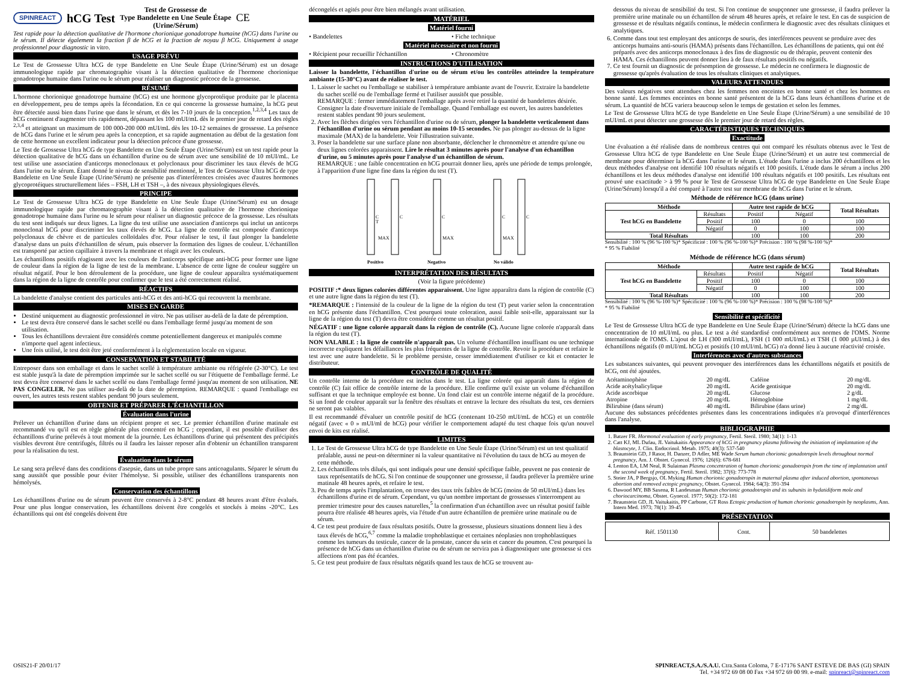SPINREACT hCG Test Test de Grossesse de
Type Bandelette en Une Seule Étape
(Urine/Sérum) CE
Test rapide pour la détection qualitative de l'hormone chorionique gonadotrope humaine (hCG) dans l'urine ou le sérum. Il détecte également la fraction β de hCG et la fraction de noyau β hCG. Uniquement à usage professionnel pour diagnostic in vitro.
USAGE PRÉVU
Le Test de Grossesse Ultra hCG de type Bandelette en Une Seule Étape (Urine/Sérum) est un dosage immunologique rapide par chromatographie visant à la détection qualitative de l'hormone chorionique gonadotrope humaine dans l'urine ou le sérum pour réaliser un diagnostic précoce de la grossesse.
RÉSUMÉ
L'hormone chorionique gonadotrope humaine (hCG) est une hormone glycoprotéique produite par le placenta en développement, peu de temps après la fécondation. En ce qui concerne la grossesse humaine, la hCG peut être détectée aussi bien dans l'urine que dans le sérum, et dès les 7-10 jours de la conception.<sup>1,2,3,4</sup> Les taux de hCG continuent d'augmenter très rapidement, dépassant les 100 mUI/mL dès le premier jour de retard des règles <sup>2,3,4</sup> et atteignant un maximum de 100 000-200 000 mUI/mL dès les 10-12 semaines de grossesse. La présence de hCG dans l'urine et le sérum peu après la conception, et sa rapide augmentation au début de la gestation font de cette hormone un excellent indicateur pour la détection précoce d'une grossesse.
Le Test de Grossesse Ultra hCG de type Bandelette en Une Seule Étape (Urine/Sérum) est un test rapide pour la détection qualitative de hCG dans un échantillon d'urine ou de sérum avec une sensibilité de 10 mUI/mL. Le test utilise une association d'anticorps monoclonaux et polyclonaux pour discriminer les taux élevés de hCG dans l'urine ou le sérum. Étant donné le niveau de sensibilité mentionné, le Test de Grossesse Ultra hCG de type Bandelette en Une Seule Étape (Urine/Sérum) ne présente pas d'interférences croisées avec d'autres hormones glycoprotéiques structurellement liées – FSH, LH et TSH –, à des niveaux physiologiques élevés.
PRINCIPE
Le Test de Grossesse Ultra hCG de type Bandelette en Une Seule Étape (Urine/Sérum) est un dosage immunologique rapide par chromatographie visant à la détection qualitative de l'hormone chorionique gonadotrope humaine dans l'urine ou le sérum pour réaliser un diagnostic précoce de la grossesse. Les résultats du test sont indiqués sur deux lignes. La ligne du test utilise une association d'anticorps qui inclut un anticorps monoclonal hCG pour discriminer les taux élevés de hCG. La ligne de contrôle est composée d'anticorps polyclonaux de chèvre et de particules colloïdales d'or. Pour réaliser le test, il faut plonger la bandelette d'analyse dans un puits d'échantillon de sérum, puis observer la formation des lignes de couleur. L'échantillon est transporté par action capillaire à travers la membrane et réagit avec les couleurs.
Les échantillons positifs réagissent avec les couleurs de l'anticorps spécifique anti-hCG pour former une ligne de couleur dans la région de la ligne de test de la membrane. L'absence de cette ligne de couleur suggère un résultat négatif. Pour le bon déroulement de la procédure, une ligne de couleur apparaîtra systématiquement dans la région de la ligne de contrôle pour confirmer que le test a été correctement réalisé.
RÉACTIFS
La bandelette d'analyse contient des particules anti-hCG et des anti-hCG qui recouvrent la membrane.
MISES EN GARDE
Destiné uniquement au diagnostic professionnel in vitro. Ne pas utiliser au-delà de la date de péremption.
Le test devra être conservé dans le sachet scellé ou dans l'emballage fermé jusqu'au moment de son utilisation.
Tous les échantillons devraient être considérés comme potentiellement dangereux et manipulés comme n'importe quel agent infectieux.
Une fois utilisé, le test doit être jeté conformément à la règlementation locale en vigueur.
CONSERVATION ET STABILITÉ
Entreposer dans son emballage et dans le sachet scellé à température ambiante ou réfrigérée (2-30°C). Le test est stable jusqu'à la date de péremption imprimée sur le sachet scellé ou sur l'étiquette de l'emballage fermé. Le test devra être conservé dans le sachet scellé ou dans l'emballage fermé jusqu'au moment de son utilisation. NE PAS CONGELER. Ne pas utiliser au-delà de la date de péremption. REMARQUE : quand l'emballage est ouvert, les autres tests restent stables pendant 90 jours seulement.
OBTENIR ET PRÉPARER L'ÉCHANTILLON
Évaluation dans l'urine
Prélever un échantillon d'urine dans un récipient propre et sec. Le premier échantillon d'urine matinale est recommandé vu qu'il est en règle générale plus concentré en hCG ; cependant, il est possible d'utiliser des échantillons d'urine prélevés à tout moment de la journée. Les échantillons d'urine qui présentent des précipités visibles devront être centrifugés, filtrés ou il faudra les laisser reposer afin d'obtenir un échantillon transparent pour la réalisation du test.
Évaluation dans le sérum
Le sang sera prélevé dans des conditions d'asepsie, dans un tube propre sans anticoagulants. Séparer le sérum du sang aussitôt que possible pour éviter l'hémolyse. Si possible, utiliser des échantillons transparents non hémolysés.
Conservation des échantillons
Les échantillons d'urine ou de sérum peuvent être conservés à 2-8°C pendant 48 heures avant d'être évalués. Pour une plus longue conservation, les échantillons doivent être congelés et stockés à moins -20°C. Les échantillons qui ont été congelés doivent être
décongelés et agités pour être bien mélangés avant utilisation.
MATÉRIEL
Matériel fourni
• Bandelettes • Fiche technique
Matériel nécessaire et non fourni
• Récipient pour recueillir l'échantillon • Chronomètre
INSTRUCTIONS D'UTILISATION
Laisser la bandelette, l'échantillon d'urine ou de sérum et/ou les contrôles atteindre la température ambiante (15-30°C) avant de réaliser le test.
1. Laisser le sachet ou l'emballage se stabiliser à température ambiante avant de l'ouvrir. Extraire la bandelette du sachet scellé ou de l'emballage fermé et l'utiliser aussitôt que possible.
REMARQUE : fermer immédiatement l'emballage après avoir retiré la quantité de bandelettes désirée. Consigner la date d'ouverture initiale de l'emballage. Quand l'emballage est ouvert, les autres bandelettes restent stables pendant 90 jours seulement.
2. Avec les flèches dirigées vers l'échantillon d'urine ou de sérum, plonger la bandelette verticalement dans l'échantillon d'urine ou sérum pendant au moins 10-15 secondes. Ne pas plonger au-dessus de la ligne maximale (MAX) de la bandelette. Voir l'illustration suivante.
3. Poser la bandelette sur une surface plane non absorbante, déclencher le chronomètre et attendre qu'une ou deux lignes colorées apparaissent. Lire le résultat 3 minutes après pour l'analyse d'un échantillon d'urine, ou 5 minutes après pour l'analyse d'un échantillon de sérum.
REMARQUE : une faible concentration en hCG pourrait donner lieu, après une période de temps prolongée, à l'apparition d'une ligne fine dans la région du test (T).
C
T
C
C
C
C
MAX
MAX
MAX
Positivo
Negativo
No válido
INTERPRÉTATION DES RÉSULTATS
(Voir la figure précédente)
POSITIF :* deux lignes colorées différentes apparaissent. Une ligne apparaîtra dans la région de contrôle (C) et une autre ligne dans la région du test (T).
*REMARQUE : l'intensité de la couleur de la ligne de la région du test (T) peut varier selon la concentration en hCG présente dans l'échantillon. C'est pourquoi toute coloration, aussi faible soit-elle, apparaissant sur la ligne de la région du test (T) devra être considérée comme un résultat positif.
NÉGATIF : une ligne colorée apparaît dans la région de contrôle (C). Aucune ligne colorée n'apparaît dans la région du test (T).
NON VALABLE : la ligne de contrôle n'apparaît pas. Un volume d'échantillon insuffisant ou une technique incorrecte expliquent les défaillances les plus fréquentes de la ligne de contrôle. Revoir la procédure et refaire le test avec une autre bandelette. Si le problème persiste, cesser immédiatement d'utiliser ce kit et contacter le distributeur.
CONTRÔLE DE QUALITÉ
Un contrôle interne de la procédure est inclus dans le test. La ligne colorée qui apparaît dans la région de contrôle (C) fait office de contrôle interne de la procédure. Elle confirme qu'il existe un volume d'échantillon suffisant et que la technique employée est bonne. Un fond clair est un contrôle interne négatif de la procédure. Si un fond de couleur apparaît sur la fenêtre des résultats et entrave la lecture des résultats du test, ces derniers ne seront pas valables.
Il est recommandé d'évaluer un contrôle positif de hCG (contenant 10-250 mUI/mL de hCG) et un contrôle négatif (avec « 0 » mUI/ml de hCG) pour vérifier le comportement adapté du test chaque fois qu'un nouvel envoi de kits est réalisé.
LIMITES
1. Le Test de Grossesse Ultra hCG de type Bandelette en Une Seule Étape (Urine/Sérum) est un test qualitatif préalable, aussi ne peut-on déterminer ni la valeur quantitative ni l'évolution du taux de hCG au moyen de cette méthode.
2. Les échantillons très dilués, qui sont indiqués pour une densité spécifique faible, peuvent ne pas contenir de taux représentatifs de hCG. Si l'on continue de soupçonner une grossesse, il faudra prélever la première urine matinale 48 heures après, et refaire le test.
3. Peu de temps après l'implantation, on trouve des taux très faibles de hCG (moins de 50 mUI/mL) dans les échantillons d'urine et de sérum. Cependant, vu qu'un nombre important de grossesses s'interrompent au premier trimestre pour des causes naturelles,<sup>5</sup> la confirmation d'un échantillon avec un résultat positif faible pourra être réalisée 48 heures après, via l'étude d'un autre échantillon de première urine matinale ou de sérum.
4. Ce test peut produire de faux résultats positifs. Outre la grossesse, plusieurs situations donnent lieu à des taux élevés de hCG,<sup>6,7</sup> comme la maladie trophoblastique et certaines néoplasies non trophoblastiques comme les tumeurs du testicule, cancer de la prostate, cancer du sein et cancer du poumon. C'est pourquoi la présence de hCG dans un échantillon d'urine ou de sérum ne servira pas à diagnostiquer une grossesse si ces affections n'ont pas été écartées.
5. Ce test peut produire de faux résultats négatifs quand les taux de hCG se trouvent au-
dessous du niveau de sensibilité du test. Si l'on continue de soupçonner une grossesse, il faudra prélever la première urine matinale ou un échantillon de sérum 48 heures après, et refaire le test. En cas de suspicion de grossesse et de résultats négatifs continus, le médecin confirmera le diagnostic avec des résultats cliniques et analytiques.
6. Comme dans tout test employant des anticorps de souris, des interférences peuvent se produire avec des anticorps humains anti-souris (HAMA) présents dans l'échantillon. Les échantillons de patients, qui ont été préparés avec des anticorps monoclonaux à des fins de diagnostic ou de thérapie, peuvent contenir des HAMA. Ces échantillons peuvent donner lieu à de faux résultats positifs ou négatifs.
7. Ce test fournit un diagnostic de présomption de grossesse. Le médecin ne confirmera le diagnostic de grossesse qu'après évaluation de tous les résultats cliniques et analytiques.
VALEURS ATTENDUES
Des valeurs négatives sont attendues chez les femmes non enceintes en bonne santé et chez les hommes en bonne santé. Les femmes enceintes en bonne santé présentent de la hCG dans leurs échantillons d'urine et de sérum. La quantité de hCG variera beaucoup selon le temps de gestation et selon les femmes.
Le Test de Grossesse Ultra hCG de type Bandelette en Une Seule Étape (Urine/Sérum) a une sensibilité de 10 mUI/mL et peut détecter une grossesse dès le premier jour de retard des règles.
CARACTÉRISTIQUES TECHNIQUES
Exactitude
Une évaluation a été réalisée dans de nombreux centres qui ont comparé les résultats obtenus avec le Test de Grossesse Ultra hCG de type Bandelette en Une Seule Étape (Urine/Sérum) et un autre test commercial de membrane pour déterminer la hCG dans l'urine et le sérum. L'étude dans l'urine a inclus 200 échantillons et les deux méthodes d'analyse ont identifié 100 résultats négatifs et 100 positifs. L'étude dans le sérum a inclus 200 échantillons et les deux méthodes d'analyse ont identifié 100 résultats négatifs et 100 positifs. Les résultats ont prouvé une exactitude > à 99 % pour le Test de Grossesse Ultra hCG de type Bandelette en Une Seule Étape (Urine/Sérum) lorsqu'il a été comparé à l'autre test sur membrane de hCG dans l'urine et le sérum.
Méthode de référence hCG (dans urine)
| Méthode | | Autre test rapide de hCG | | Total Résultats |
| --- | --- | --- | --- | --- |
| Test hCG en Bandelette | Résultats | Positif | Négatif | |
| | Positif | 100 | 0 | 100 |
| | Négatif | 0 | 100 | 100 |
| Total Résultats | | 100 | 100 | 200 |
Sensibilité : 100 % (96 %-100 %)* Spécificité : 100 % (96 %-100 %)* Précision : 100 % (98 %-100 %)*
* 95 % Fiabilité
Méthode de référence hCG (dans sérum)
| Méthode | | Autre test rapide de hCG | | Total Résultats |
| --- | --- | --- | --- | --- |
| Test hCG en Bandelette | Résultats | Positif | Négatif | |
| | Positif | 100 | 0 | 100 |
| | Négatif | 0 | 100 | 100 |
| Total Résultats | | 100 | 100 | 200 |
Sensibilité : 100 % (96 %-100 %)* Spécificité : 100 % (96 %-100 %)* Précision : 100 % (98 %-100 %)*
* 95 % Fiabilité
Sensibilité et spécificité
Le Test de Grossesse Ultra hCG de type Bandelette en Une Seule Étape (Urine/Sérum) détecte la hCG dans une concentration de 10 mUI/mL ou plus. Le test a été standardisé conformément aux normes de l'OMS. Norme internationale de l'OMS. L'ajout de LH (300 mUI/mL), FSH (1 000 mUI/mL) et TSH (1 000 µUI/mL) à des échantillons négatifs (0 mUI/mL hCG) et positifs (10 mUI/mL hCG) n'a donné lieu à aucune réactivité croisée.
Interférences avec d'autres substances
Les substances suivantes, qui peuvent provoquer des interférences dans les échantillons négatifs et positifs de hCG, ont été ajoutées.
| Acétaminophène | 20 mg/dL | Caféine | 20 mg/dL |
| Acide acétylsalicylique | 20 mg/dL | Acide gentisique | 20 mg/dL |
| Acide ascorbique | 20 mg/dL | Glucose | 2 g/dL |
| Atropine | 20 mg/dL | Hémoglobine | 1 mg/dL |
| Bilirubine (dans sérum) | 40 mg/dL | Bilirubine (dans urine) | 2 mg/dL |
Aucune des substances précédentes présentes dans les concentrations indiquées n'a provoqué d'interférences dans l'analyse.
BIBLIOGRAPHIE
1. Batzer FR. Hormonal evaluation of early pregnancy, Fertil. Steril. 1980; 34(1): 1-13
2. Catt KJ, ML Dufau, JL Vaitukaitis Appearance of hCG in pregnancy plasma following the initiation of implantation of the blastocyte, J. Clin. Endocrinol. Metab. 1975; 40(3): 537-540
3. Braunstein GD, J Rasor, H. Danzer, D Adler, ME Wade Serum human chorionic gonadotropin levels throughout normal pregnancy, Am. J. Obstet. Gynecol. 1976; 126(6): 678-681
4. Lenton EA, LM Neal, R Sulaiman Plasma concentration of human chorionic gonadotropin from the time of implantation until the second week of pregnancy, Fertil. Steril. 1982; 37(6): 773-778
5. Steier JA, P Bergsjo, OL Myking Human chorionic gonadotropin in maternal plasma after induced abortion, spontaneous abortion and removed ectopic pregnancy, Obstet. Gynecol. 1984; 64(3): 391-394
6. Dawood MY, BB Saxena, R Landesman Human chorionic gonadotropin and its subunits in hydatidiform mole and choriocarcinoma, Obstet. Gynecol. 1977; 50(2): 172-181
7. Braunstein GD, JL Vaitukaitis, PP Carbone, GT Ross Ectopic production of human chorionic gonadotropin by neoplasms, Ann. Intern Med. 1973; 78(1): 39-45
PRÉSENTATION
| Réf. 1501130 | Cont. | 50 bandelettes |
OSIS21-F 20/01/17 SPINREACT,S.A./S.A.U. Ctra.Santa Coloma, 7 E-17176 SANT ESTEVE DE BAS (GI) SPAIN
Tel. +34 972 69 08 00 Fax +34 972 69 00 99. e-mail: spinreact@spinreact.com